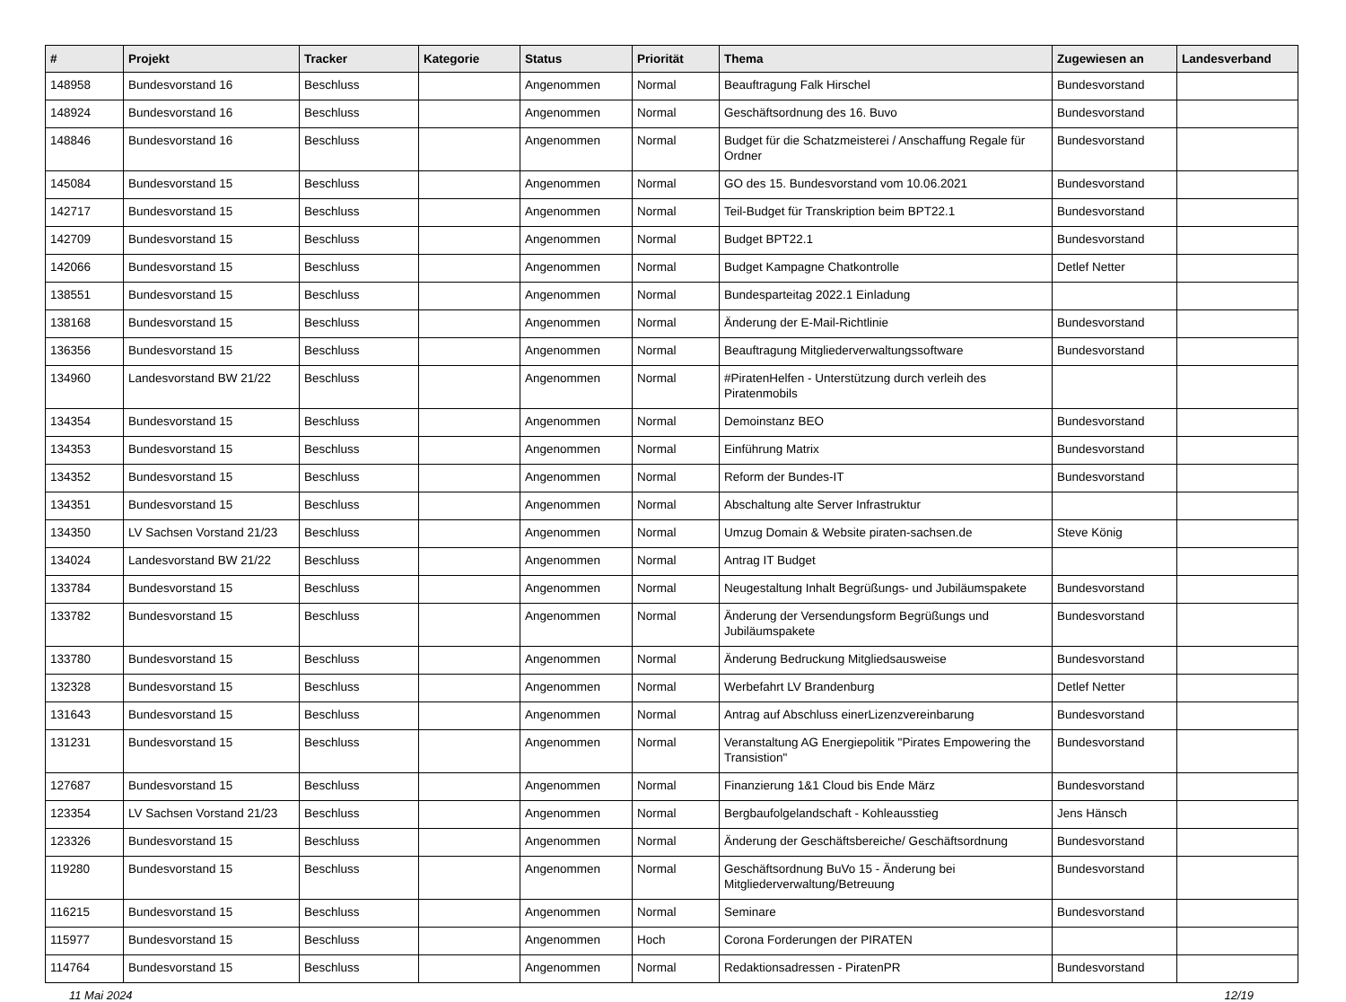| # | Projekt | Tracker | Kategorie | Status | Priorität | Thema | Zugewiesen an | Landesverband |
| --- | --- | --- | --- | --- | --- | --- | --- | --- |
| 148958 | Bundesvorstand 16 | Beschluss | | Angenommen | Normal | Beauftragung Falk Hirschel | Bundesvorstand | |
| 148924 | Bundesvorstand 16 | Beschluss | | Angenommen | Normal | Geschäftsordnung des 16. Buvo | Bundesvorstand | |
| 148846 | Bundesvorstand 16 | Beschluss | | Angenommen | Normal | Budget für die Schatzmeisterei / Anschaffung Regale für Ordner | Bundesvorstand | |
| 145084 | Bundesvorstand 15 | Beschluss | | Angenommen | Normal | GO des 15. Bundesvorstand vom 10.06.2021 | Bundesvorstand | |
| 142717 | Bundesvorstand 15 | Beschluss | | Angenommen | Normal | Teil-Budget für Transkription beim BPT22.1 | Bundesvorstand | |
| 142709 | Bundesvorstand 15 | Beschluss | | Angenommen | Normal | Budget BPT22.1 | Bundesvorstand | |
| 142066 | Bundesvorstand 15 | Beschluss | | Angenommen | Normal | Budget Kampagne Chatkontrolle | Detlef Netter | |
| 138551 | Bundesvorstand 15 | Beschluss | | Angenommen | Normal | Bundesparteitag 2022.1 Einladung | | |
| 138168 | Bundesvorstand 15 | Beschluss | | Angenommen | Normal | Änderung der E-Mail-Richtlinie | Bundesvorstand | |
| 136356 | Bundesvorstand 15 | Beschluss | | Angenommen | Normal | Beauftragung Mitgliederverwaltungssoftware | Bundesvorstand | |
| 134960 | Landesvorstand BW 21/22 | Beschluss | | Angenommen | Normal | #PiratenHelfen - Unterstützung durch verleih des Piratenmobils | | |
| 134354 | Bundesvorstand 15 | Beschluss | | Angenommen | Normal | Demoinstanz BEO | Bundesvorstand | |
| 134353 | Bundesvorstand 15 | Beschluss | | Angenommen | Normal | Einführung Matrix | Bundesvorstand | |
| 134352 | Bundesvorstand 15 | Beschluss | | Angenommen | Normal | Reform der Bundes-IT | Bundesvorstand | |
| 134351 | Bundesvorstand 15 | Beschluss | | Angenommen | Normal | Abschaltung alte Server Infrastruktur | | |
| 134350 | LV Sachsen Vorstand 21/23 | Beschluss | | Angenommen | Normal | Umzug Domain & Website piraten-sachsen.de | Steve König | |
| 134024 | Landesvorstand BW 21/22 | Beschluss | | Angenommen | Normal | Antrag IT Budget | | |
| 133784 | Bundesvorstand 15 | Beschluss | | Angenommen | Normal | Neugestaltung Inhalt Begrüßungs- und Jubiläumspakete | Bundesvorstand | |
| 133782 | Bundesvorstand 15 | Beschluss | | Angenommen | Normal | Änderung der Versendungsform Begrüßungs und Jubiläumspakete | Bundesvorstand | |
| 133780 | Bundesvorstand 15 | Beschluss | | Angenommen | Normal | Änderung Bedruckung Mitgliedsausweise | Bundesvorstand | |
| 132328 | Bundesvorstand 15 | Beschluss | | Angenommen | Normal | Werbefahrt LV Brandenburg | Detlef Netter | |
| 131643 | Bundesvorstand 15 | Beschluss | | Angenommen | Normal | Antrag auf Abschluss einerLizenzvereinbarung | Bundesvorstand | |
| 131231 | Bundesvorstand 15 | Beschluss | | Angenommen | Normal | Veranstaltung AG Energiepolitik "Pirates Empowering the Transistion" | Bundesvorstand | |
| 127687 | Bundesvorstand 15 | Beschluss | | Angenommen | Normal | Finanzierung 1&1 Cloud bis Ende März | Bundesvorstand | |
| 123354 | LV Sachsen Vorstand 21/23 | Beschluss | | Angenommen | Normal | Bergbaufolgelandschaft - Kohleausstieg | Jens Hänsch | |
| 123326 | Bundesvorstand 15 | Beschluss | | Angenommen | Normal | Änderung der Geschäftsbereiche/ Geschäftsordnung | Bundesvorstand | |
| 119280 | Bundesvorstand 15 | Beschluss | | Angenommen | Normal | Geschäftsordnung BuVo 15 - Änderung bei Mitgliederverwaltung/Betreuung | Bundesvorstand | |
| 116215 | Bundesvorstand 15 | Beschluss | | Angenommen | Normal | Seminare | Bundesvorstand | |
| 115977 | Bundesvorstand 15 | Beschluss | | Angenommen | Hoch | Corona Forderungen der PIRATEN | | |
| 114764 | Bundesvorstand 15 | Beschluss | | Angenommen | Normal | Redaktionsadressen - PiratenPR | Bundesvorstand | |
11 Mai 2024 12/19